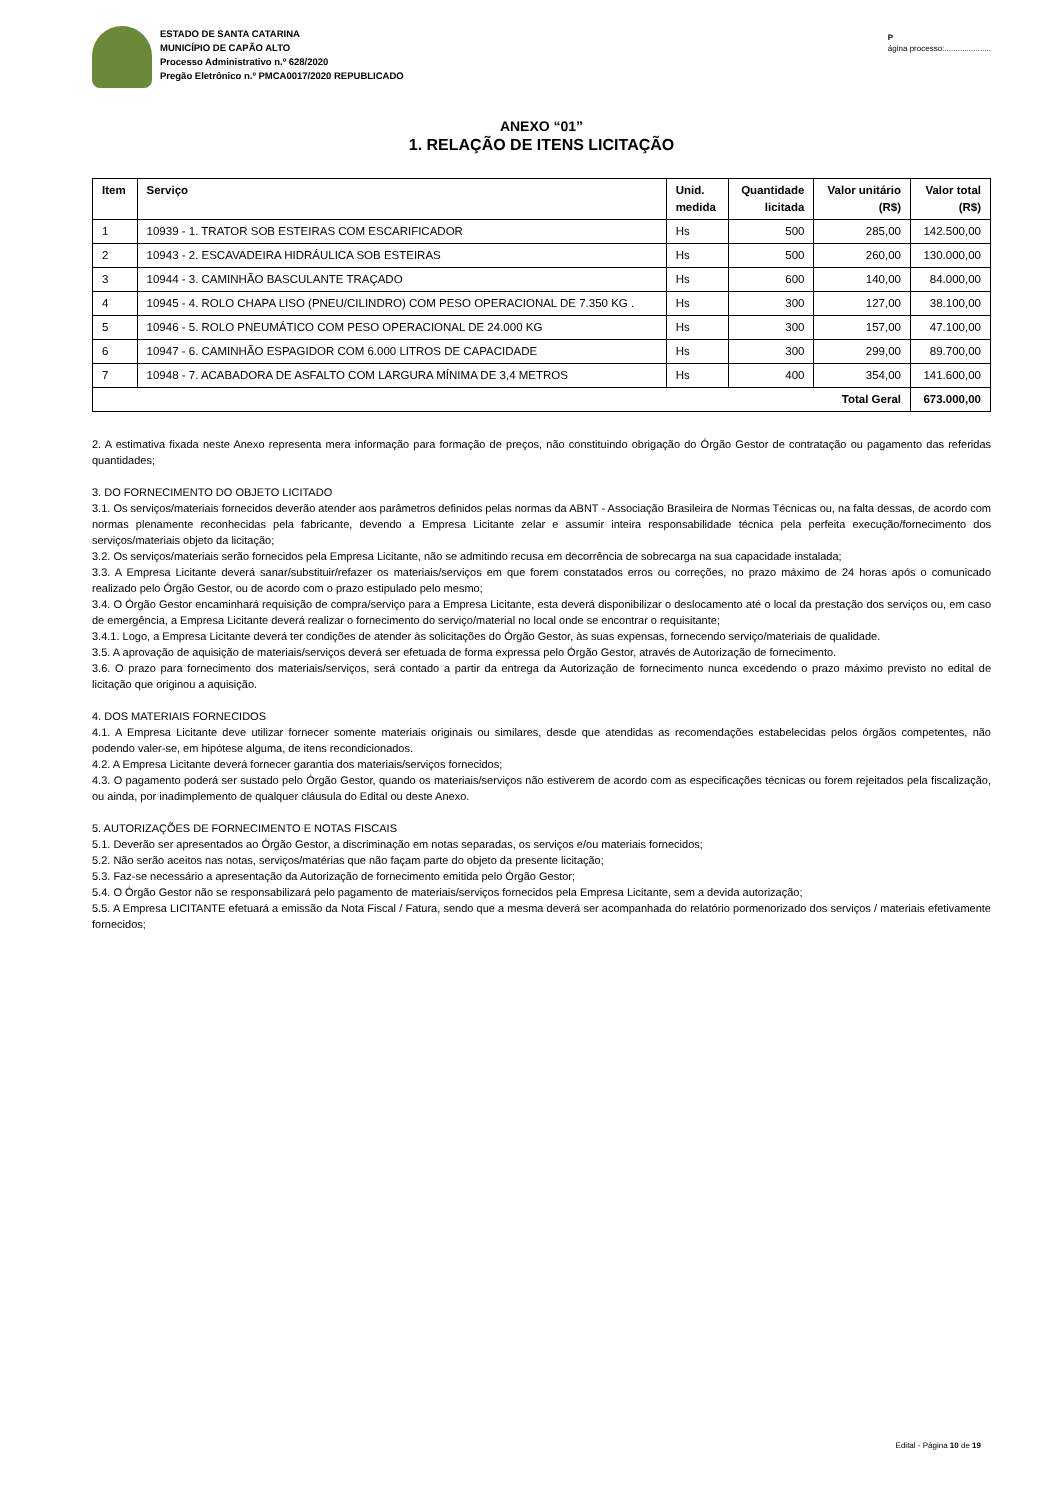ESTADO DE SANTA CATARINA
MUNICÍPIO DE CAPÃO ALTO
Processo Administrativo n.º 628/2020
Pregão Eletrônico n.º PMCA0017/2020 REPUBLICADO
Página processo:.....................
ANEXO “01”
1. RELAÇÃO DE ITENS LICITAÇÃO
| Item | Serviço | Unid. medida | Quantidade licitada | Valor unitário (R$) | Valor total (R$) |
| --- | --- | --- | --- | --- | --- |
| 1 | 10939 - 1. TRATOR SOB ESTEIRAS COM ESCARIFICADOR | Hs | 500 | 285,00 | 142.500,00 |
| 2 | 10943 - 2. ESCAVADEIRA HIDRÁULICA SOB ESTEIRAS | Hs | 500 | 260,00 | 130.000,00 |
| 3 | 10944 - 3. CAMINHÃO BASCULANTE TRAÇADO | Hs | 600 | 140,00 | 84.000,00 |
| 4 | 10945 - 4. ROLO CHAPA LISO (PNEU/CILINDRO) COM PESO OPERACIONAL DE 7.350 KG . | Hs | 300 | 127,00 | 38.100,00 |
| 5 | 10946 - 5. ROLO PNEUMÁTICO COM PESO OPERACIONAL DE 24.000 KG | Hs | 300 | 157,00 | 47.100,00 |
| 6 | 10947 - 6. CAMINHÃO ESPAGIDOR COM 6.000 LITROS DE CAPACIDADE | Hs | 300 | 299,00 | 89.700,00 |
| 7 | 10948 - 7. ACABADORA DE ASFALTO COM LARGURA MÍNIMA DE 3,4 METROS | Hs | 400 | 354,00 | 141.600,00 |
| Total Geral | | | | | 673.000,00 |
2. A estimativa fixada neste Anexo representa mera informação para formação de preços, não constituindo obrigação do Órgão Gestor de contratação ou pagamento das referidas quantidades;
3. DO FORNECIMENTO DO OBJETO LICITADO
3.1. Os serviços/materiais fornecidos deverão atender aos parâmetros definidos pelas normas da ABNT - Associação Brasileira de Normas Técnicas ou, na falta dessas, de acordo com normas plenamente reconhecidas pela fabricante, devendo a Empresa Licitante zelar e assumir inteira responsabilidade técnica pela perfeita execução/fornecimento dos serviços/materiais objeto da licitação;
3.2. Os serviços/materiais serão fornecidos pela Empresa Licitante, não se admitindo recusa em decorrência de sobrecarga na sua capacidade instalada;
3.3. A Empresa Licitante deverá sanar/substituir/refazer os materiais/serviços em que forem constatados erros ou correções, no prazo máximo de 24 horas após o comunicado realizado pelo Órgão Gestor, ou de acordo com o prazo estipulado pelo mesmo;
3.4. O Órgão Gestor encaminhará requisição de compra/serviço para a Empresa Licitante, esta deverá disponibilizar o deslocamento até o local da prestação dos serviços ou, em caso de emergência, a Empresa Licitante deverá realizar o fornecimento do serviço/material no local onde se encontrar o requisitante;
3.4.1. Logo, a Empresa Licitante deverá ter condições de atender às solicitações do Órgão Gestor, às suas expensas, fornecendo serviço/materiais de qualidade.
3.5. A aprovação de aquisição de materiais/serviços deverá ser efetuada de forma expressa pelo Órgão Gestor, através de Autorização de fornecimento.
3.6. O prazo para fornecimento dos materiais/serviços, será contado a partir da entrega da Autorização de fornecimento nunca excedendo o prazo máximo previsto no edital de licitação que originou a aquisição.
4. DOS MATERIAIS FORNECIDOS
4.1. A Empresa Licitante deve utilizar fornecer somente materiais originais ou similares, desde que atendidas as recomendações estabelecidas pelos órgãos competentes, não podendo valer-se, em hipótese alguma, de itens recondicionados.
4.2. A Empresa Licitante deverá fornecer garantia dos materiais/serviços fornecidos;
4.3. O pagamento poderá ser sustado pelo Órgão Gestor, quando os materiais/serviços não estiverem de acordo com as especificações técnicas ou forem rejeitados pela fiscalização, ou ainda, por inadimplemento de qualquer cláusula do Edital ou deste Anexo.
5. AUTORIZAÇÕES DE FORNECIMENTO E NOTAS FISCAIS
5.1. Deverão ser apresentados ao Órgão Gestor, a discriminação em notas separadas, os serviços e/ou materiais fornecidos;
5.2. Não serão aceitos nas notas, serviços/matérias que não façam parte do objeto da presente licitação;
5.3. Faz-se necessário a apresentação da Autorização de fornecimento emitida pelo Órgão Gestor;
5.4. O Órgão Gestor não se responsabilizará pelo pagamento de materiais/serviços fornecidos pela Empresa Licitante, sem a devida autorização;
5.5. A Empresa LICITANTE efetuará a emissão da Nota Fiscal / Fatura, sendo que a mesma deverá ser acompanhada do relatório pormenorizado dos serviços / materiais efetivamente fornecidos;
Edital - Página 10 de 19